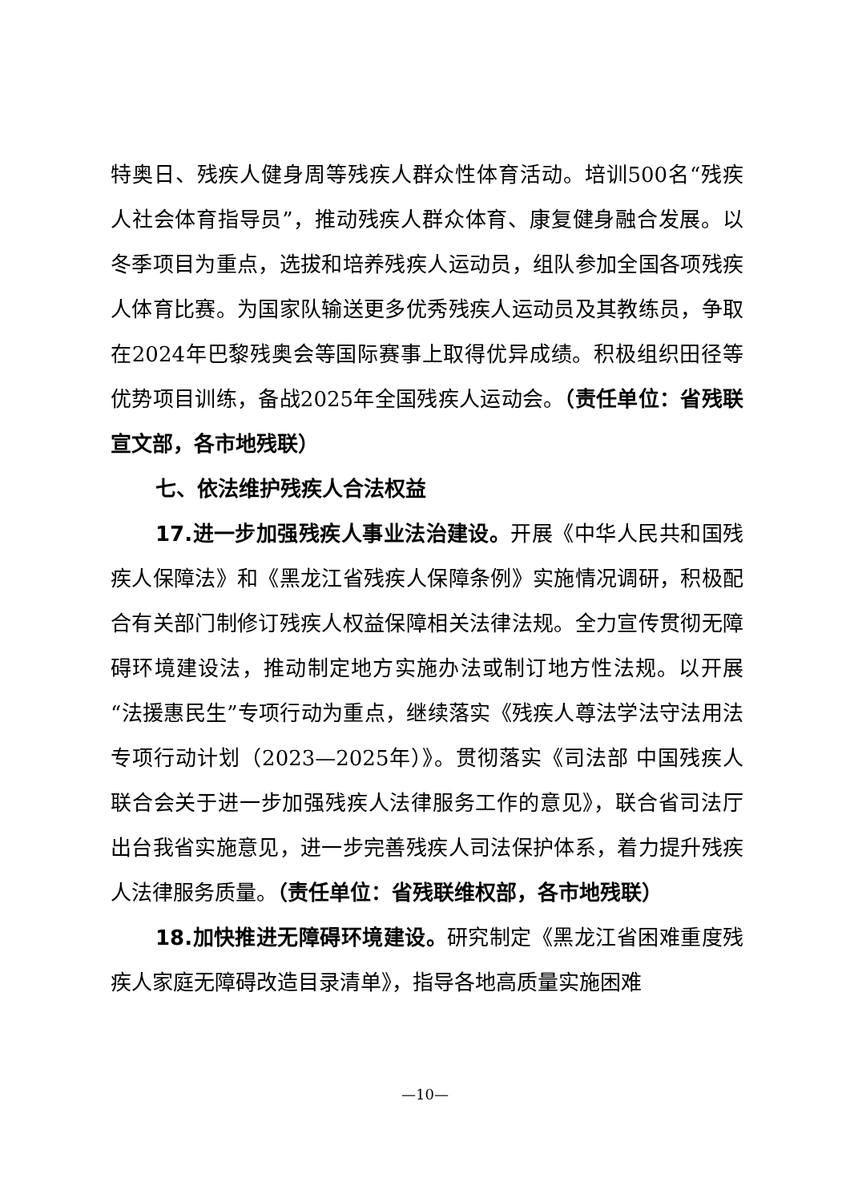特奥日、残疾人健身周等残疾人群众性体育活动。培训500名“残疾人社会体育指导员”，推动残疾人群众体育、康复健身融合发展。以冬季项目为重点，选拔和培养残疾人运动员，组队参加全国各项残疾人体育比赛。为国家队输送更多优秀残疾人运动员及其教练员，争取在2024年巴黎残奥会等国际赛事上取得优异成绩。积极组织田径等优势项目训练，备战2025年全国残疾人运动会。（责任单位：省残联宣文部，各市地残联）
七、依法维护残疾人合法权益
17.进一步加强残疾人事业法治建设。开展《中华人民共和国残疾人保障法》和《黑龙江省残疾人保障条例》实施情况调研，积极配合有关部门制修订残疾人权益保障相关法律法规。全力宣传贯彻无障碍环境建设法，推动制定地方实施办法或制订地方性法规。以开展“法援惠民生”专项行动为重点，继续落实《残疾人尊法学法守法用法专项行动计划（2023—2025年）》。贯彻落实《司法部 中国残疾人联合会关于进一步加强残疾人法律服务工作的意见》，联合省司法厅出台我省实施意见，进一步完善残疾人司法保护体系，着力提升残疾人法律服务质量。（责任单位：省残联维权部，各市地残联）
18.加快推进无障碍环境建设。研究制定《黑龙江省困难重度残疾人家庭无障碍改造目录清单》，指导各地高质量实施困难
—10—